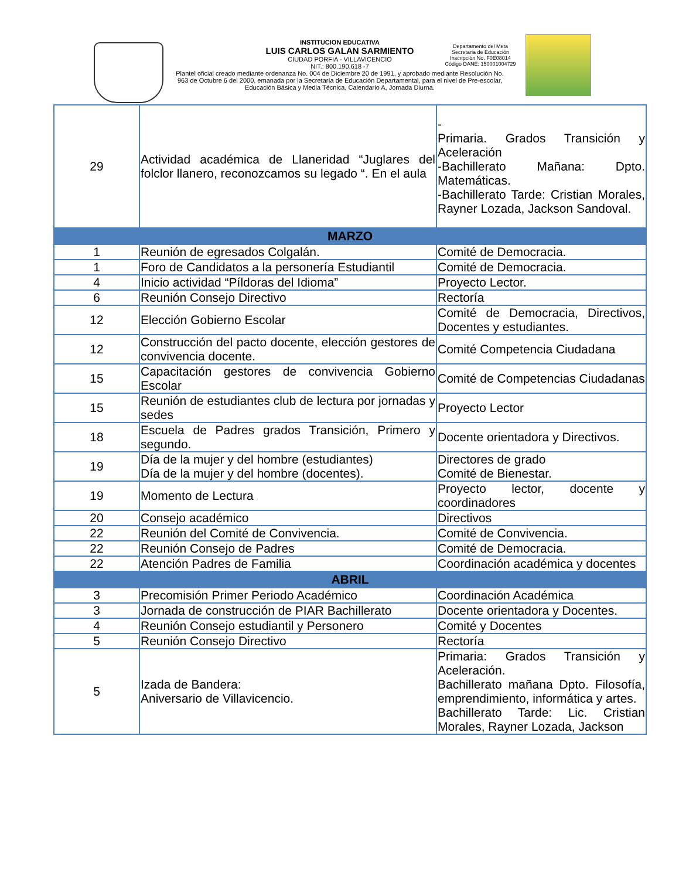INSTITUCION EDUCATIVA
LUIS CARLOS GALAN SARMIENTO
CIUDAD PORFIA - VILLAVICENCIO
NIT.: 800.190.618 -7
Plantel oficial creado mediante ordenanza No. 004 de Diciembre 20 de 1991, y aprobado mediante Resolución No. 963 de Octubre 6 del 2000, emanada por la Secretaría de Educación Departamental, para el nivel de Pre-escolar, Educación Básica y Media Técnica, Calendario A, Jornada Diurna.
Departamento del Meta
Secretaria de Educación
Inscripción No. F0E08014
Código DANE: 150001004729
| 29 | Actividad académica de Llaneridad “Juglares del folclor llanero, reconozcamos su legado “. En el aula | - Primaria. Grados Transición y Aceleración -Bachillerato Mañana: Dpto. Matemáticas. -Bachillerato Tarde: Cristian Morales, Rayner Lozada, Jackson Sandoval. |
| MARZO | | |
| 1 | Reunión de egresados Colgalán. | Comité de Democracia. |
| 1 | Foro de Candidatos a la personería Estudiantil | Comité de Democracia. |
| 4 | Inicio actividad “Píldoras del Idioma” | Proyecto Lector. |
| 6 | Reunión Consejo Directivo | Rectoría |
| 12 | Elección Gobierno Escolar | Comité de Democracia, Directivos, Docentes y estudiantes. |
| 12 | Construcción del pacto docente, elección gestores de convivencia docente. | Comité Competencia Ciudadana |
| 15 | Capacitación gestores de convivencia Gobierno Escolar | Comité de Competencias Ciudadanas |
| 15 | Reunión de estudiantes club de lectura por jornadas y sedes | Proyecto Lector |
| 18 | Escuela de Padres grados Transición, Primero y segundo. | Docente orientadora y Directivos. |
| 19 | Día de la mujer y del hombre (estudiantes) Día de la mujer y del hombre (docentes). | Directores de grado Comité de Bienestar. |
| 19 | Momento de Lectura | Proyecto lector, docente y coordinadores |
| 20 | Consejo académico | Directivos |
| 22 | Reunión del Comité de Convivencia. | Comité de Convivencia. |
| 22 | Reunión Consejo de Padres | Comité de Democracia. |
| 22 | Atención Padres de Familia | Coordinación académica y docentes |
| ABRIL | | |
| 3 | Precomisión Primer Periodo Académico | Coordinación Académica |
| 3 | Jornada de construcción de PIAR Bachillerato | Docente orientadora y Docentes. |
| 4 | Reunión Consejo estudiantil y Personero | Comité y Docentes |
| 5 | Reunión Consejo Directivo | Rectoría |
| 5 | Izada de Bandera: Aniversario de Villavicencio. | Primaria: Grados Transición y Aceleración. Bachillerato mañana Dpto. Filosofía, emprendimiento, informática y artes. Bachillerato Tarde: Lic. Cristian Morales, Rayner Lozada, Jackson |